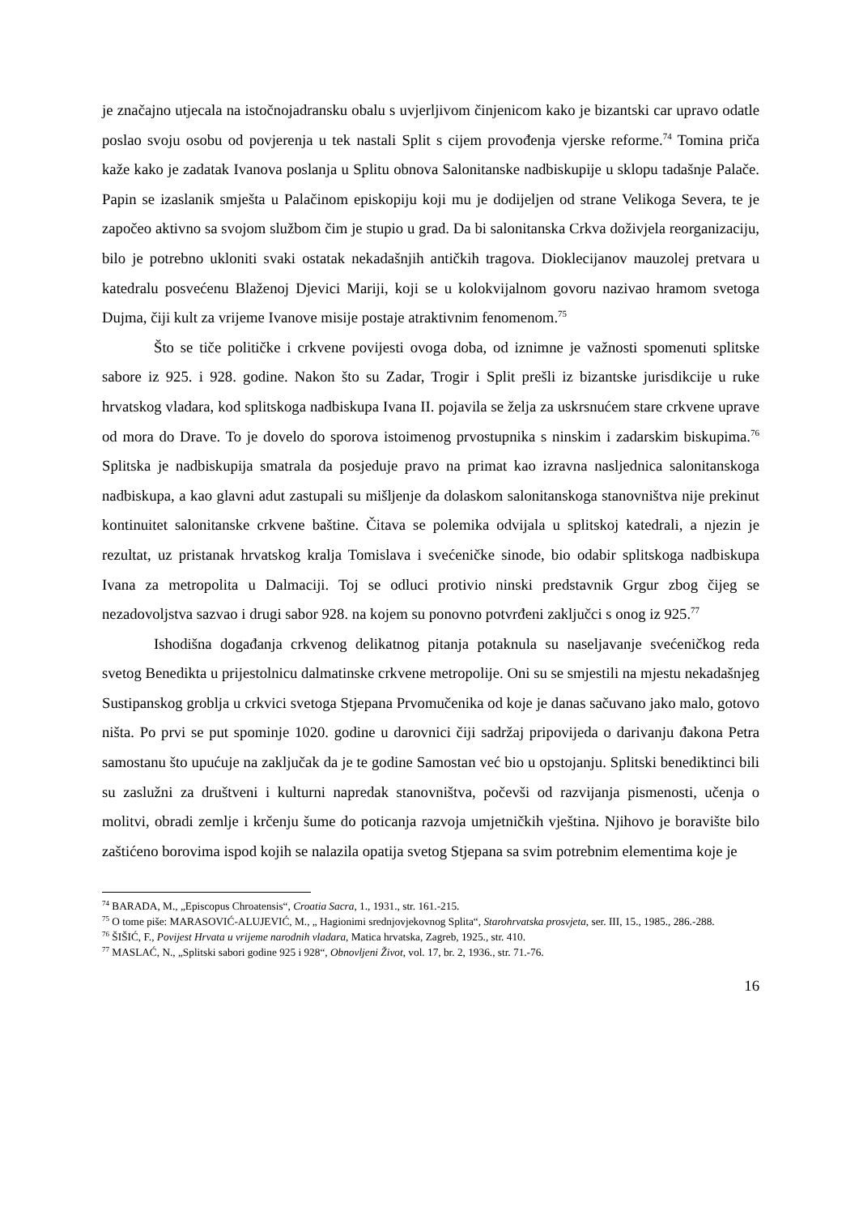je značajno utjecala na istočnojadransku obalu s uvjerljivom činjenicom kako je bizantski car upravo odatle poslao svoju osobu od povjerenja u tek nastali Split s cijem provođenja vjerske reforme.<sup>74</sup> Tomina priča kaže kako je zadatak Ivanova poslanja u Splitu obnova Salonitanske nadbiskupije u sklopu tadašnje Palače. Papin se izaslanik smješta u Palačinom episkopiju koji mu je dodijeljen od strane Velikoga Severa, te je započeo aktivno sa svojom službom čim je stupio u grad. Da bi salonitanska Crkva doživjela reorganizaciju, bilo je potrebno ukloniti svaki ostatak nekadašnjih antičkih tragova. Dioklecijanov mauzolej pretvara u katedralu posvećenu Blaženoj Djevici Mariji, koji se u kolokvijalnom govoru nazivao hramom svetoga Dujma, čiji kult za vrijeme Ivanove misije postaje atraktivnim fenomenom.<sup>75</sup>
Što se tiče političke i crkvene povijesti ovoga doba, od iznimne je važnosti spomenuti splitske sabore iz 925. i 928. godine. Nakon što su Zadar, Trogir i Split prešli iz bizantske jurisdikcije u ruke hrvatskog vladara, kod splitskoga nadbiskupa Ivana II. pojavila se želja za uskrsnućem stare crkvene uprave od mora do Drave. To je dovelo do sporova istoimenog prvostupnika s ninskim i zadarskim biskupima.<sup>76</sup> Splitska je nadbiskupija smatrala da posjeduje pravo na primat kao izravna nasljednica salonitanskoga nadbiskupa, a kao glavni adut zastupali su mišljenje da dolaskom salonitanskoga stanovništva nije prekinut kontinuitet salonitanske crkvene baštine. Čitava se polemika odvijala u splitskoj katedrali, a njezin je rezultat, uz pristanak hrvatskog kralja Tomislava i svećeničke sinode, bio odabir splitskoga nadbiskupa Ivana za metropolita u Dalmaciji. Toj se odluci protivio ninski predstavnik Grgur zbog čijeg se nezadovoljstva sazvao i drugi sabor 928. na kojem su ponovno potvrđeni zaključci s onog iz 925.<sup>77</sup>
Ishodišna događanja crkvenog delikatnog pitanja potaknula su naseljavanje svećeničkog reda svetog Benedikta u prijestolnicu dalmatinske crkvene metropolije. Oni su se smjestili na mjestu nekadašnjeg Sustipanskog groblja u crkvici svetoga Stjepana Prvomučenika od koje je danas sačuvano jako malo, gotovo ništa. Po prvi se put spominje 1020. godine u darovnici čiji sadržaj pripovijeda o darivanju đakona Petra samostanu što upućuje na zaključak da je te godine Samostan već bio u opstojanju. Splitski benediktinci bili su zaslužni za društveni i kulturni napredak stanovništva, počevši od razvijanja pismenosti, učenja o molitvi, obradi zemlje i krčenju šume do poticanja razvoja umjetničkih vještina. Njihovo je boravište bilo zaštićeno borovima ispod kojih se nalazila opatija svetog Stjepana sa svim potrebnim elementima koje je
<sup>74</sup> BARADA, M., „Episcopus Chroatensis“, Croatia Sacra, 1., 1931., str. 161.-215.
<sup>75</sup> O tome piše: MARASOVIĆ-ALUJEVIĆ, M., „ Hagionimi srednjovjekovnog Splita“, Starohrvatska prosvjeta, ser. III, 15., 1985., 286.-288.
<sup>76</sup> ŠIŠIĆ, F., Povijest Hrvata u vrijeme narodnih vladara, Matica hrvatska, Zagreb, 1925., str. 410.
<sup>77</sup> MASLAĆ, N., „Splitski sabori godine 925 i 928“, Obnovljeni Život, vol. 17, br. 2, 1936., str. 71.-76.
16